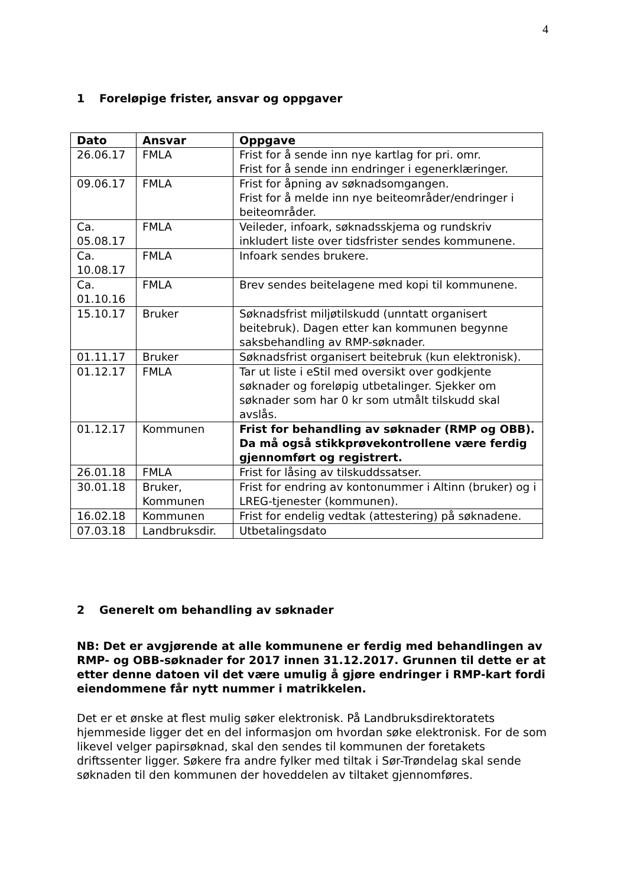4
1 Foreløpige frister, ansvar og oppgaver
| Dato | Ansvar | Oppgave |
| --- | --- | --- |
| 26.06.17 | FMLA | Frist for å sende inn nye kartlag for pri. omr. Frist for å sende inn endringer i egenerklæringer. |
| 09.06.17 | FMLA | Frist for åpning av søknadsomgangen. Frist for å melde inn nye beiteområder/endringer i beiteområder. |
| Ca. 05.08.17 | FMLA | Veileder, infoark, søknadsskjema og rundskriv inkludert liste over tidsfrister sendes kommunene. |
| Ca. 10.08.17 | FMLA | Infoark sendes brukere. |
| Ca. 01.10.16 | FMLA | Brev sendes beitelagene med kopi til kommunene. |
| 15.10.17 | Bruker | Søknadsfrist miljøtilskudd (unntatt organisert beitebruk). Dagen etter kan kommunen begynne saksbehandling av RMP-søknader. |
| 01.11.17 | Bruker | Søknadsfrist organisert beitebruk (kun elektronisk). |
| 01.12.17 | FMLA | Tar ut liste i eStil med oversikt over godkjente søknader og foreløpig utbetalinger. Sjekker om søknader som har 0 kr som utmålt tilskudd skal avslås. |
| 01.12.17 | Kommunen | Frist for behandling av søknader (RMP og OBB). Da må også stikkprøvekontrollene være ferdig gjennomført og registrert. |
| 26.01.18 | FMLA | Frist for låsing av tilskuddssatser. |
| 30.01.18 | Bruker, Kommunen | Frist for endring av kontonummer i Altinn (bruker) og i LREG-tjenester (kommunen). |
| 16.02.18 | Kommunen | Frist for endelig vedtak (attestering) på søknadene. |
| 07.03.18 | Landbruksdir. | Utbetalingsdato |
2 Generelt om behandling av søknader
NB: Det er avgjørende at alle kommunene er ferdig med behandlingen av RMP- og OBB-søknader for 2017 innen 31.12.2017. Grunnen til dette er at etter denne datoen vil det være umulig å gjøre endringer i RMP-kart fordi eiendommene får nytt nummer i matrikkelen.
Det er et ønske at flest mulig søker elektronisk. På Landbruksdirektoratets hjemmeside ligger det en del informasjon om hvordan søke elektronisk. For de som likevel velger papirsøknad, skal den sendes til kommunen der foretakets driftssenter ligger. Søkere fra andre fylker med tiltak i Sør-Trøndelag skal sende søknaden til den kommunen der hoveddelen av tiltaket gjennomføres.